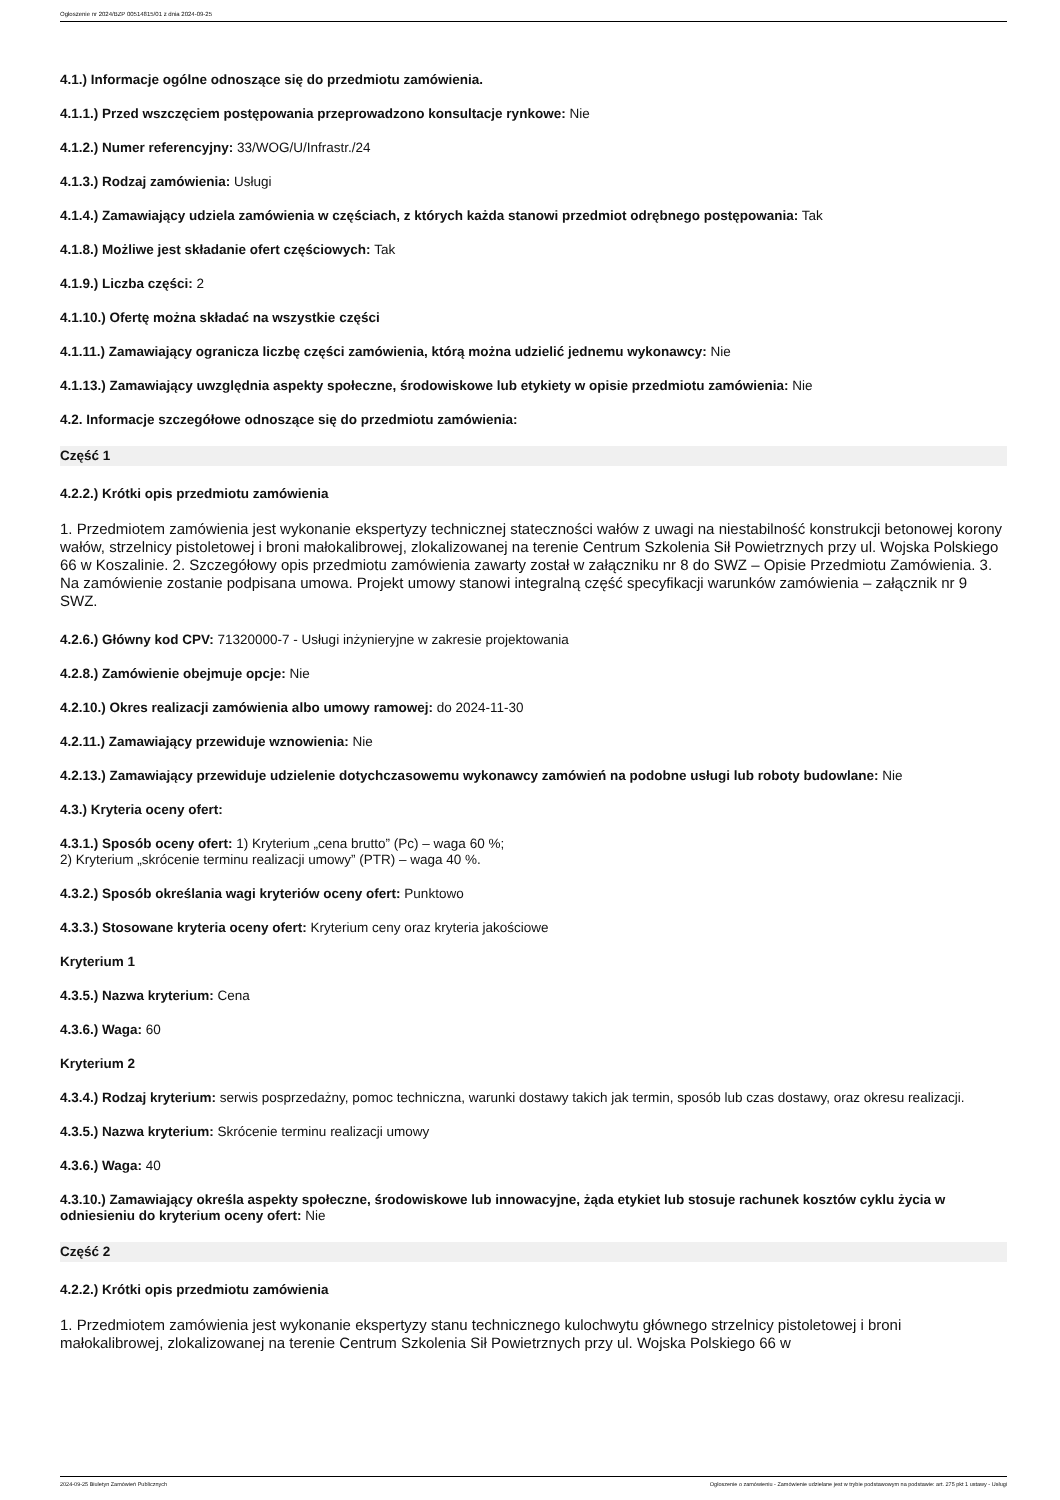Ogłoszenie nr 2024/BZP 00514815/01 z dnia 2024-09-25
4.1.) Informacje ogólne odnoszące się do przedmiotu zamówienia.
4.1.1.) Przed wszczęciem postępowania przeprowadzono konsultacje rynkowe: Nie
4.1.2.) Numer referencyjny: 33/WOG/U/Infrastr./24
4.1.3.) Rodzaj zamówienia: Usługi
4.1.4.) Zamawiający udziela zamówienia w częściach, z których każda stanowi przedmiot odrębnego postępowania: Tak
4.1.8.) Możliwe jest składanie ofert częściowych: Tak
4.1.9.) Liczba części: 2
4.1.10.) Ofertę można składać na wszystkie części
4.1.11.) Zamawiający ogranicza liczbę części zamówienia, którą można udzielić jednemu wykonawcy: Nie
4.1.13.) Zamawiający uwzględnia aspekty społeczne, środowiskowe lub etykiety w opisie przedmiotu zamówienia: Nie
4.2. Informacje szczegółowe odnoszące się do przedmiotu zamówienia:
Część 1
4.2.2.) Krótki opis przedmiotu zamówienia
1. Przedmiotem zamówienia jest wykonanie ekspertyzy technicznej stateczności wałów z uwagi na niestabilność konstrukcji betonowej korony wałów, strzelnicy pistoletowej i broni małokalibrowej, zlokalizowanej na terenie Centrum Szkolenia Sił Powietrznych przy ul. Wojska Polskiego 66 w Koszalinie. 2. Szczegółowy opis przedmiotu zamówienia zawarty został w załączniku nr 8 do SWZ – Opisie Przedmiotu Zamówienia. 3. Na zamówienie zostanie podpisana umowa. Projekt umowy stanowi integralną część specyfikacji warunków zamówienia – załącznik nr 9 SWZ.
4.2.6.) Główny kod CPV: 71320000-7 - Usługi inżynieryjne w zakresie projektowania
4.2.8.) Zamówienie obejmuje opcje: Nie
4.2.10.) Okres realizacji zamówienia albo umowy ramowej: do 2024-11-30
4.2.11.) Zamawiający przewiduje wznowienia: Nie
4.2.13.) Zamawiający przewiduje udzielenie dotychczasowemu wykonawcy zamówień na podobne usługi lub roboty budowlane: Nie
4.3.) Kryteria oceny ofert:
4.3.1.) Sposób oceny ofert: 1) Kryterium „cena brutto” (Pc) – waga 60 %;
2) Kryterium „skrócenie terminu realizacji umowy” (PTR) – waga 40 %.
4.3.2.) Sposób określania wagi kryteriów oceny ofert: Punktowo
4.3.3.) Stosowane kryteria oceny ofert: Kryterium ceny oraz kryteria jakościowe
Kryterium 1
4.3.5.) Nazwa kryterium: Cena
4.3.6.) Waga: 60
Kryterium 2
4.3.4.) Rodzaj kryterium: serwis posprzedażny, pomoc techniczna, warunki dostawy takich jak termin, sposób lub czas dostawy, oraz okresu realizacji.
4.3.5.) Nazwa kryterium: Skrócenie terminu realizacji umowy
4.3.6.) Waga: 40
4.3.10.) Zamawiający określa aspekty społeczne, środowiskowe lub innowacyjne, żąda etykiet lub stosuje rachunek kosztów cyklu życia w odniesieniu do kryterium oceny ofert: Nie
Część 2
4.2.2.) Krótki opis przedmiotu zamówienia
1. Przedmiotem zamówienia jest wykonanie ekspertyzy stanu technicznego kulochwytu głównego strzelnicy pistoletowej i broni małokalibrowej, zlokalizowanej na terenie Centrum Szkolenia Sił Powietrznych przy ul. Wojska Polskiego 66 w
2024-09-25 Biuletyn Zamówień Publicznych Ogłoszenie o zamówieniu - Zamówienie udzielane jest w trybie podstawowym na podstawie: art. 275 pkt 1 ustawy - Usługi